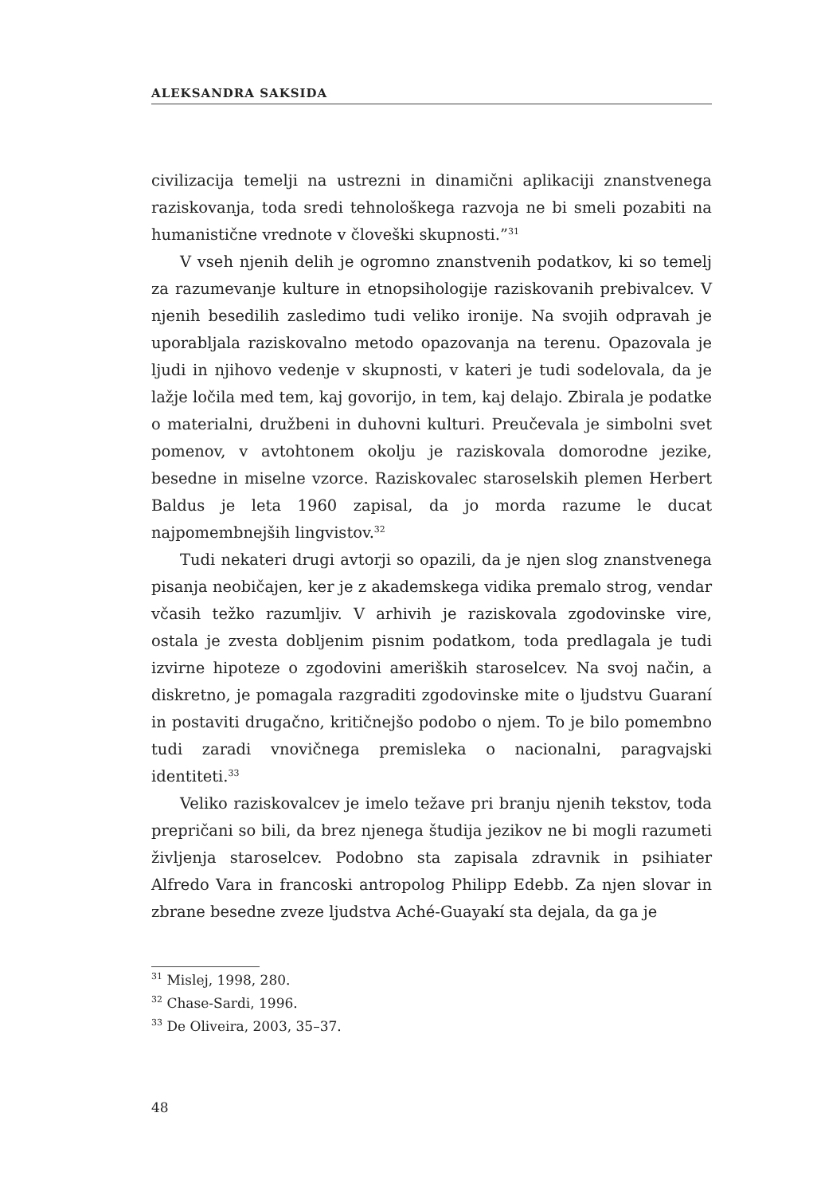ALEKSANDRA SAKSIDA
civilizacija temelji na ustrezni in dinamični aplikaciji znanstvenega raziskovanja, toda sredi tehnološkega razvoja ne bi smeli pozabiti na humanistične vrednote v človeški skupnosti.”<sup>31</sup>
V vseh njenih delih je ogromno znanstvenih podatkov, ki so temelj za razumevanje kulture in etnopsihologije raziskovanih prebivalcev. V njenih besedilih zasledimo tudi veliko ironije. Na svojih odpravah je uporabljala raziskovalno metodo opazovanja na terenu. Opazovala je ljudi in njihovo vedenje v skupnosti, v kateri je tudi sodelovala, da je lažje ločila med tem, kaj govorijo, in tem, kaj delajo. Zbirala je podatke o materialni, družbeni in duhovni kulturi. Preučevala je simbolni svet pomenov, v avtohtonem okolju je raziskovala domorodne jezike, besedne in miselne vzorce. Raziskovalec staroselskih plemen Herbert Baldus je leta 1960 zapisal, da jo morda razume le ducat najpomembnejših lingvistov.<sup>32</sup>
Tudi nekateri drugi avtorji so opazili, da je njen slog znanstvenega pisanja neobičajen, ker je z akademskega vidika premalo strog, vendar včasih težko razumljiv. V arhivih je raziskovala zgodovinske vire, ostala je zvesta dobljenim pisnim podatkom, toda predlagala je tudi izvirne hipoteze o zgodovini ameriških staroselcev. Na svoj način, a diskretno, je pomagala razgraditi zgodovinske mite o ljudstvu Guaraní in postaviti drugačno, kritičnejšo podobo o njem. To je bilo pomembno tudi zaradi vnovičnega premisleka o nacionalni, paragvajski identiteti.<sup>33</sup>
Veliko raziskovalcev je imelo težave pri branju njenih tekstov, toda prepričani so bili, da brez njenega študija jezikov ne bi mogli razumeti življenja staroselcev. Podobno sta zapisala zdravnik in psihiater Alfredo Vara in francoski antropolog Philipp Edebb. Za njen slovar in zbrane besedne zveze ljudstva Aché-Guayakí sta dejala, da ga je
<sup>31</sup> Mislej, 1998, 280.
<sup>32</sup> Chase-Sardi, 1996.
<sup>33</sup> De Oliveira, 2003, 35–37.
48